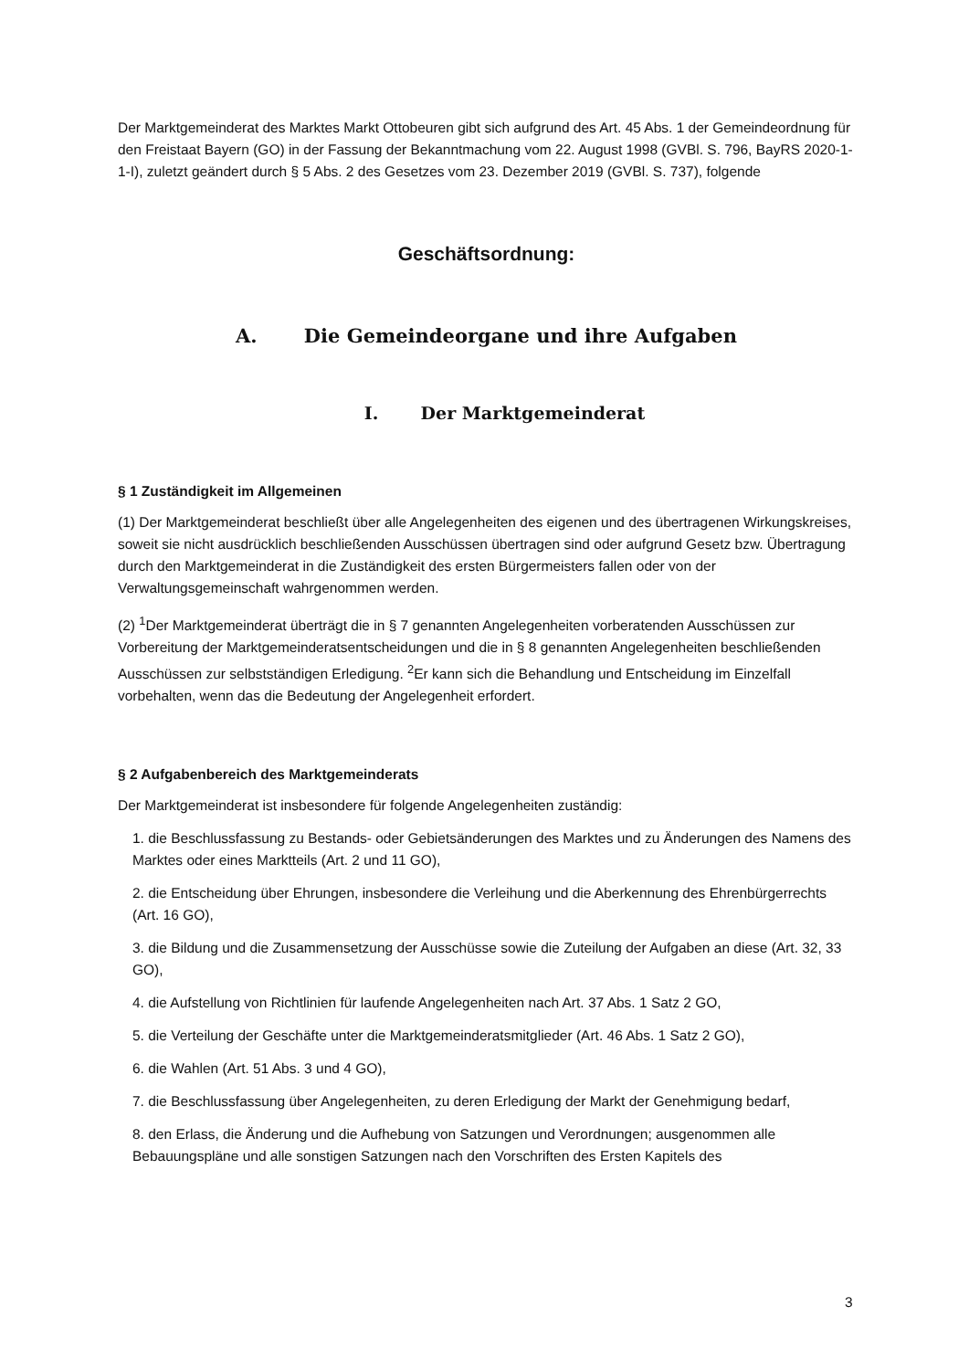Der Marktgemeinderat des Marktes Markt Ottobeuren gibt sich aufgrund des Art. 45 Abs. 1 der Gemeindeordnung für den Freistaat Bayern (GO) in der Fassung der Bekanntmachung vom 22. August 1998 (GVBl. S. 796, BayRS 2020-1-1-I), zuletzt geändert durch § 5 Abs. 2 des Gesetzes vom 23. Dezember 2019 (GVBl. S. 737), folgende
Geschäftsordnung:
A. Die Gemeindeorgane und ihre Aufgaben
I. Der Marktgemeinderat
§ 1 Zuständigkeit im Allgemeinen
(1) Der Marktgemeinderat beschließt über alle Angelegenheiten des eigenen und des übertragenen Wirkungskreises, soweit sie nicht ausdrücklich beschließenden Ausschüssen übertragen sind oder aufgrund Gesetz bzw. Übertragung durch den Marktgemeinderat in die Zuständigkeit des ersten Bürgermeisters fallen oder von der Verwaltungsgemeinschaft wahrgenommen werden.
(2) <sup>1</sup>Der Marktgemeinderat überträgt die in § 7 genannten Angelegenheiten vorberatenden Ausschüssen zur Vorbereitung der Marktgemeinderatsentscheidungen und die in § 8 genannten Angelegenheiten beschließenden Ausschüssen zur selbstständigen Erledigung. <sup>2</sup>Er kann sich die Behandlung und Entscheidung im Einzelfall vorbehalten, wenn das die Bedeutung der Angelegenheit erfordert.
§ 2 Aufgabenbereich des Marktgemeinderats
Der Marktgemeinderat ist insbesondere für folgende Angelegenheiten zuständig:
1. die Beschlussfassung zu Bestands- oder Gebietsänderungen des Marktes und zu Änderungen des Namens des Marktes oder eines Marktteils (Art. 2 und 11 GO),
2. die Entscheidung über Ehrungen, insbesondere die Verleihung und die Aberkennung des Ehrenbürgerrechts (Art. 16 GO),
3. die Bildung und die Zusammensetzung der Ausschüsse sowie die Zuteilung der Aufgaben an diese (Art. 32, 33 GO),
4. die Aufstellung von Richtlinien für laufende Angelegenheiten nach Art. 37 Abs. 1 Satz 2 GO,
5. die Verteilung der Geschäfte unter die Marktgemeinderatsmitglieder (Art. 46 Abs. 1 Satz 2 GO),
6. die Wahlen (Art. 51 Abs. 3 und 4 GO),
7. die Beschlussfassung über Angelegenheiten, zu deren Erledigung der Markt der Genehmigung bedarf,
8. den Erlass, die Änderung und die Aufhebung von Satzungen und Verordnungen; ausgenommen alle Bebauungspläne und alle sonstigen Satzungen nach den Vorschriften des Ersten Kapitels des
3